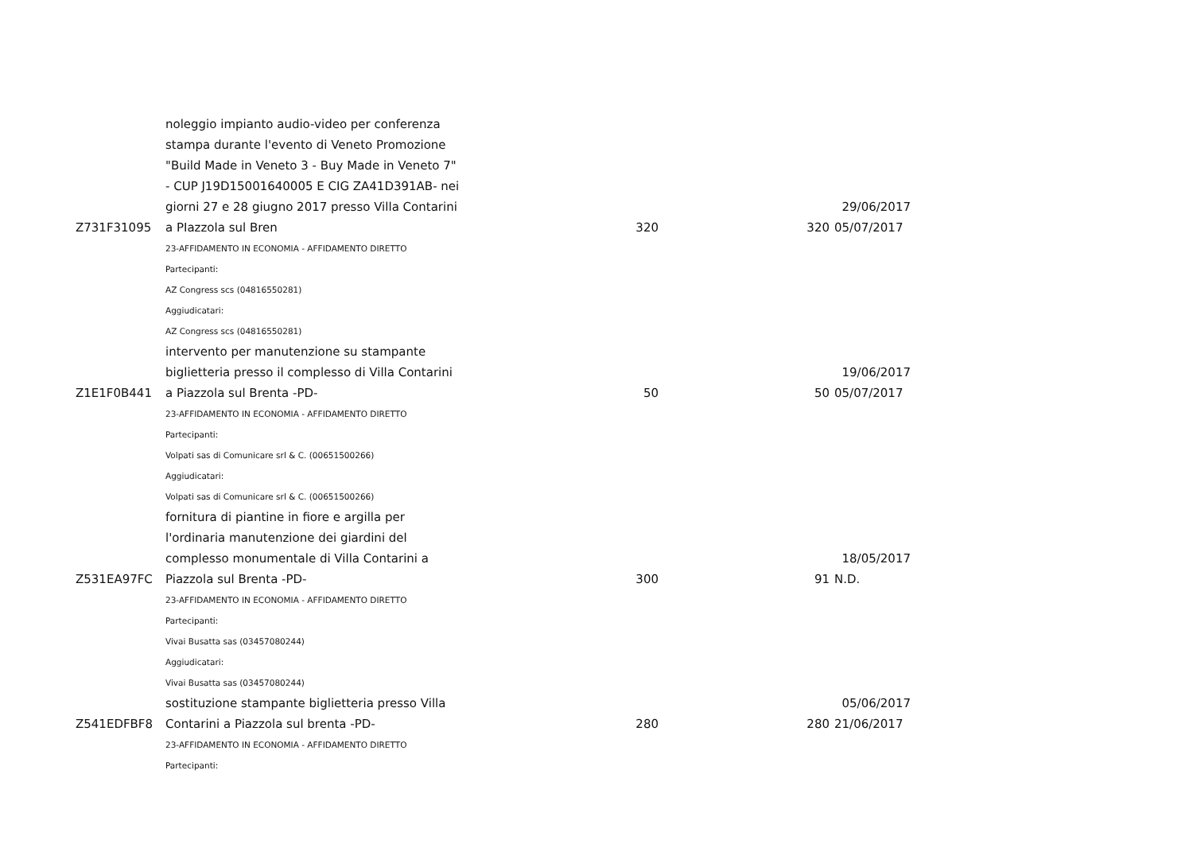| Z731F31095 | noleggio impianto audio-video per conferenza stampa durante l'evento di Veneto Promozione "Build Made in Veneto 3 - Buy Made in Veneto 7" - CUP J19D15001640005 E CIG ZA41D391AB- nei giorni 27 e 28 giugno 2017 presso Villa Contarini a PIazzola sul Bren | 320 | 320 | 29/06/2017 05/07/2017 |
| | 23-AFFIDAMENTO IN ECONOMIA - AFFIDAMENTO DIRETTO | | | |
| | Partecipanti: | | | |
| | AZ Congress scs (04816550281) | | | |
| | Aggiudicatari: | | | |
| | AZ Congress scs (04816550281) | | | |
| Z1E1F0B441 | intervento per manutenzione su stampante biglietteria presso il complesso di Villa Contarini a Piazzola sul Brenta -PD- | 50 | 50 | 19/06/2017 05/07/2017 |
| | 23-AFFIDAMENTO IN ECONOMIA - AFFIDAMENTO DIRETTO | | | |
| | Partecipanti: | | | |
| | Volpati sas di Comunicare srl & C. (00651500266) | | | |
| | Aggiudicatari: | | | |
| | Volpati sas di Comunicare srl & C. (00651500266) | | | |
| Z531EA97FC | fornitura di piantine in fiore e argilla per l'ordinaria manutenzione dei giardini del complesso monumentale di Villa Contarini a Piazzola sul Brenta -PD- | 300 | 91 | 18/05/2017 N.D. |
| | 23-AFFIDAMENTO IN ECONOMIA - AFFIDAMENTO DIRETTO | | | |
| | Partecipanti: | | | |
| | Vivai Busatta sas (03457080244) | | | |
| | Aggiudicatari: | | | |
| | Vivai Busatta sas (03457080244) | | | |
| Z541EDFBF8 | sostituzione stampante biglietteria presso Villa Contarini a Piazzola sul brenta -PD- | 280 | 280 | 05/06/2017 21/06/2017 |
| | 23-AFFIDAMENTO IN ECONOMIA - AFFIDAMENTO DIRETTO | | | |
| | Partecipanti: | | | |